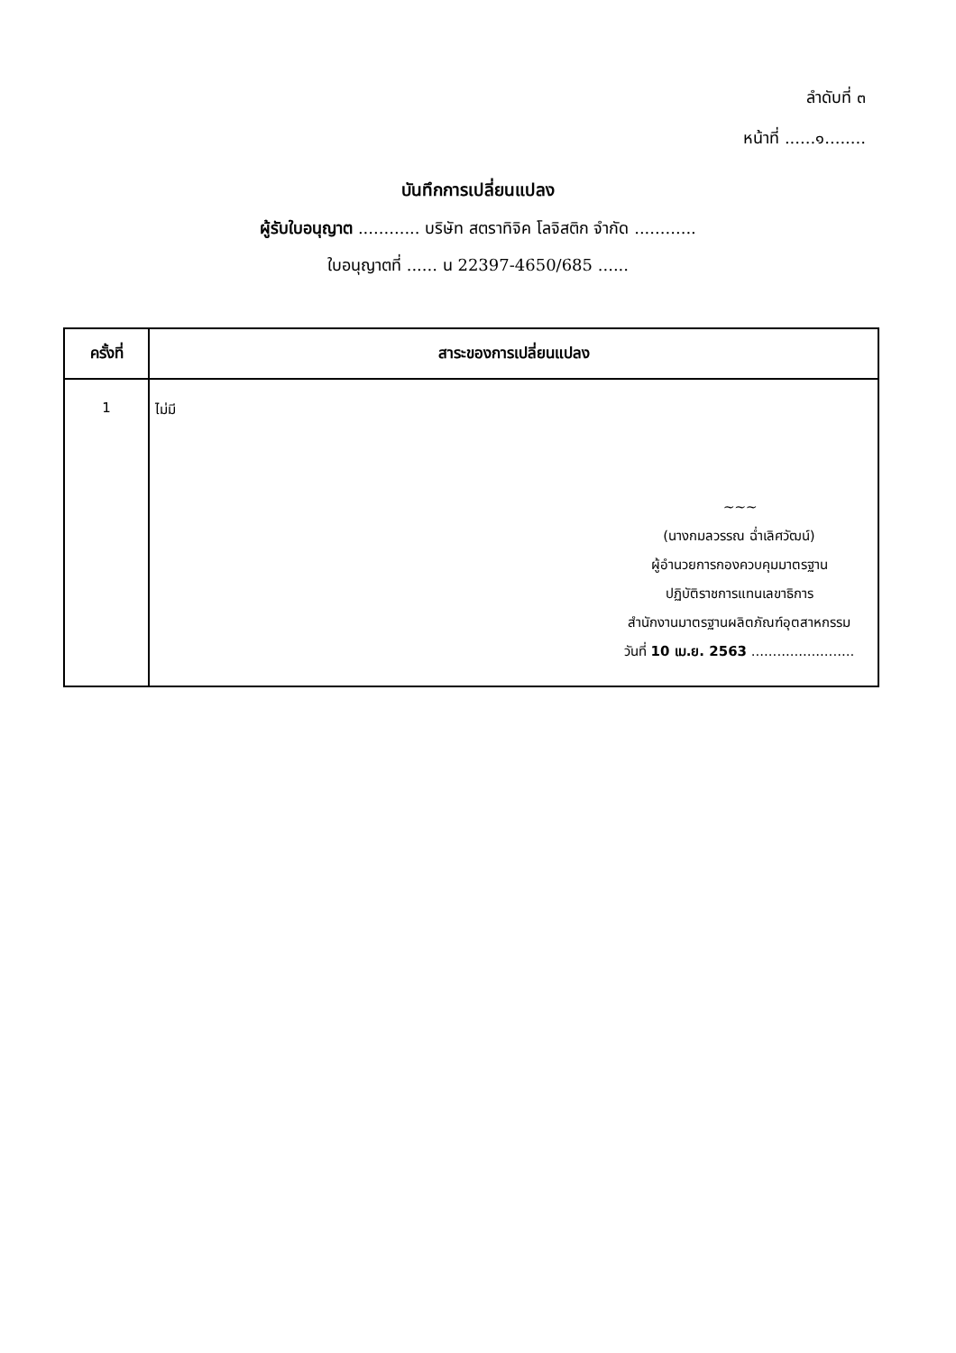ลำดับที่ ๓
หน้าที่ ......๑........
บันทึกการเปลี่ยนแปลง
ผู้รับใบอนุญาต ............ บริษัท สตราทิจิค โลจิสติก จำกัด ............
ใบอนุญาตที่ ...... น 22397-4650/685 ......
| ครั้งที่ | สาระของการเปลี่ยนแปลง |
| --- | --- |
| 1 | ไม่มี ~~~ (นางกมลวรรณ ฉ่ำเลิศวัฒน์) ผู้อำนวยการกองควบคุมมาตรฐาน ปฏิบัติราชการแทนเลขาธิการ สำนักงานมาตรฐานผลิตภัณฑ์อุตสาหกรรม วันที่ 10 เม.ย. 2563 ........................ |